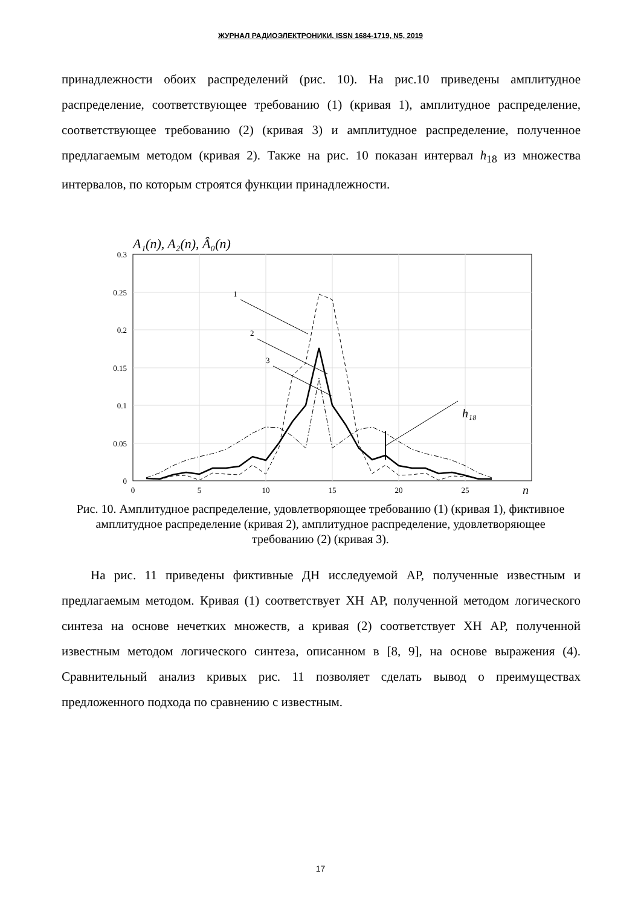ЖУРНАЛ РАДИОЭЛЕКТРОНИКИ, ISSN 1684-1719, N5, 2019
принадлежности обоих распределений (рис. 10). На рис.10 приведены амплитудное распределение, соответствующее требованию (1) (кривая 1), амплитудное распределение, соответствующее требованию (2) (кривая 3) и амплитудное распределение, полученное предлагаемым методом (кривая 2). Также на рис. 10 показан интервал h<sub>18</sub> из множества интервалов, по которым строятся функции принадлежности.
A₁(n), A₂(n), Â₀(n)
0.3
0.25
0.2
0.15
0.1
0.05
0
0
5
10
15
20
25
n
1
2
3
h₁₈
Рис. 10. Амплитудное распределение, удовлетворяющее требованию (1) (кривая 1), фиктивное амплитудное распределение (кривая 2), амплитудное распределение, удовлетворяющее требованию (2) (кривая 3).
На рис. 11 приведены фиктивные ДН исследуемой АР, полученные известным и предлагаемым методом. Кривая (1) соответствует ХН АР, полученной методом логического синтеза на основе нечетких множеств, а кривая (2) соответствует ХН АР, полученной известным методом логического синтеза, описанном в [8, 9], на основе выражения (4). Сравнительный анализ кривых рис. 11 позволяет сделать вывод о преимуществах предложенного подхода по сравнению с известным.
17